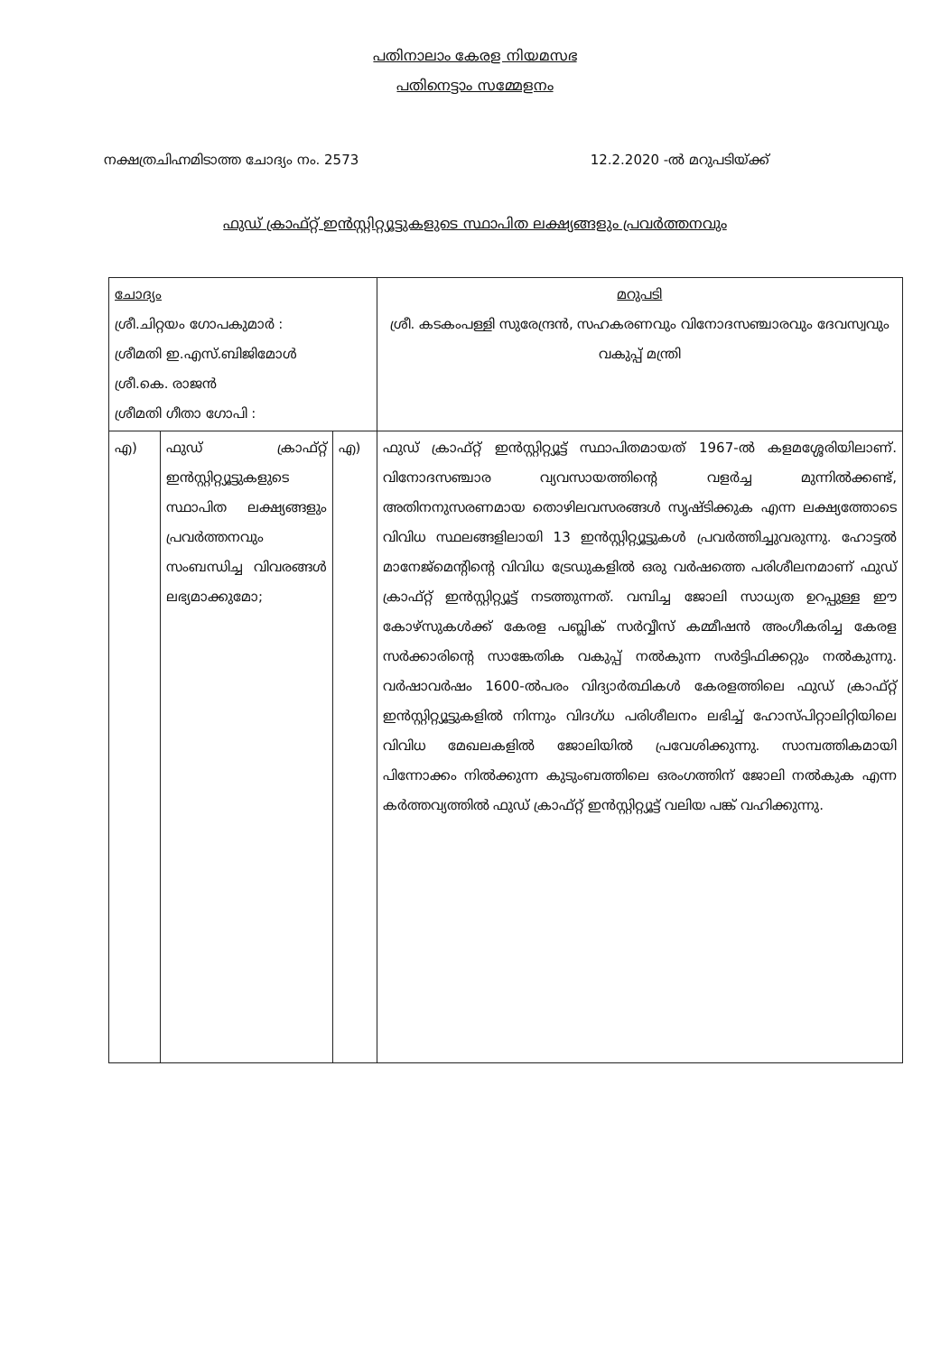പതിനാലാം കേരള നിയമസഭ
പതിനെട്ടാം സമ്മേളനം
നക്ഷത്രചിഹ്നമിടാത്ത ചോദ്യം നം. 2573 12.2.2020 -ൽ മറുപടിയ്ക്ക്
ഫുഡ് ക്രാഫ്റ്റ് ഇൻസ്റ്റിറ്റ്യൂട്ടുകളുടെ സ്ഥാപിത ലക്ഷ്യങ്ങളും പ്രവർത്തനവും
| ചോദ്യം ശ്രീ.ചിറ്റയം ഗോപകുമാർ : ശ്രീമതി ഇ.എസ്.ബിജിമോൾ ശ്രീ.കെ. രാജൻ ശ്രീമതി ഗീതാ ഗോപി : | | | മറുപടി ശ്രീ. കടകംപള്ളി സുരേന്ദ്രൻ, സഹകരണവും വിനോദസഞ്ചാരവും ദേവസ്വവും വകുപ്പ് മന്ത്രി |
| എ) | ഫുഡ് ക്രാഫ്റ്റ് ഇൻസ്റ്റിറ്റ്യൂട്ടുകളുടെ സ്ഥാപിത ലക്ഷ്യങ്ങളും പ്രവർത്തനവും സംബന്ധിച്ച വിവരങ്ങൾ ലഭ്യമാക്കുമോ; | എ) | ഫുഡ് ക്രാഫ്റ്റ് ഇൻസ്റ്റിറ്റ്യൂട്ട് സ്ഥാപിതമായത് 1967-ൽ കളമശ്ശേരിയിലാണ്. വിനോദസഞ്ചാര വ്യവസായത്തിന്റെ വളർച്ച മുന്നിൽക്കണ്ട്, അതിനനുസരണമായ തൊഴിലവസരങ്ങൾ സൃഷ്ടിക്കുക എന്ന ലക്ഷ്യത്തോടെ വിവിധ സ്ഥലങ്ങളിലായി 13 ഇൻസ്റ്റിറ്റ്യൂട്ടുകൾ പ്രവർത്തിച്ചുവരുന്നു. ഹോട്ടൽ മാനേജ്മെന്റിന്റെ വിവിധ ട്രേഡുകളിൽ ഒരു വർഷത്തെ പരിശീലനമാണ് ഫുഡ് ക്രാഫ്റ്റ് ഇൻസ്റ്റിറ്റ്യൂട്ട് നടത്തുന്നത്. വമ്പിച്ച ജോലി സാധ്യത ഉറപ്പുള്ള ഈ കോഴ്സുകൾക്ക് കേരള പബ്ലിക് സർവ്വീസ് കമ്മീഷൻ അംഗീകരിച്ച കേരള സർക്കാരിന്റെ സാങ്കേതിക വകുപ്പ് നൽകുന്ന സർട്ടിഫിക്കറ്റും നൽകുന്നു. വർഷാവർഷം 1600-ൽപരം വിദ്യാർത്ഥികൾ കേരളത്തിലെ ഫുഡ് ക്രാഫ്റ്റ് ഇൻസ്റ്റിറ്റ്യൂട്ടുകളിൽ നിന്നും വിദഗ്ധ പരിശീലനം ലഭിച്ച് ഹോസ്പിറ്റാലിറ്റിയിലെ വിവിധ മേഖലകളിൽ ജോലിയിൽ പ്രവേശിക്കുന്നു. സാമ്പത്തികമായി പിന്നോക്കം നിൽക്കുന്ന കുടുംബത്തിലെ ഒരംഗത്തിന് ജോലി നൽകുക എന്ന കർത്തവ്യത്തിൽ ഫുഡ് ക്രാഫ്റ്റ് ഇൻസ്റ്റിറ്റ്യൂട്ട് വലിയ പങ്ക് വഹിക്കുന്നു. |